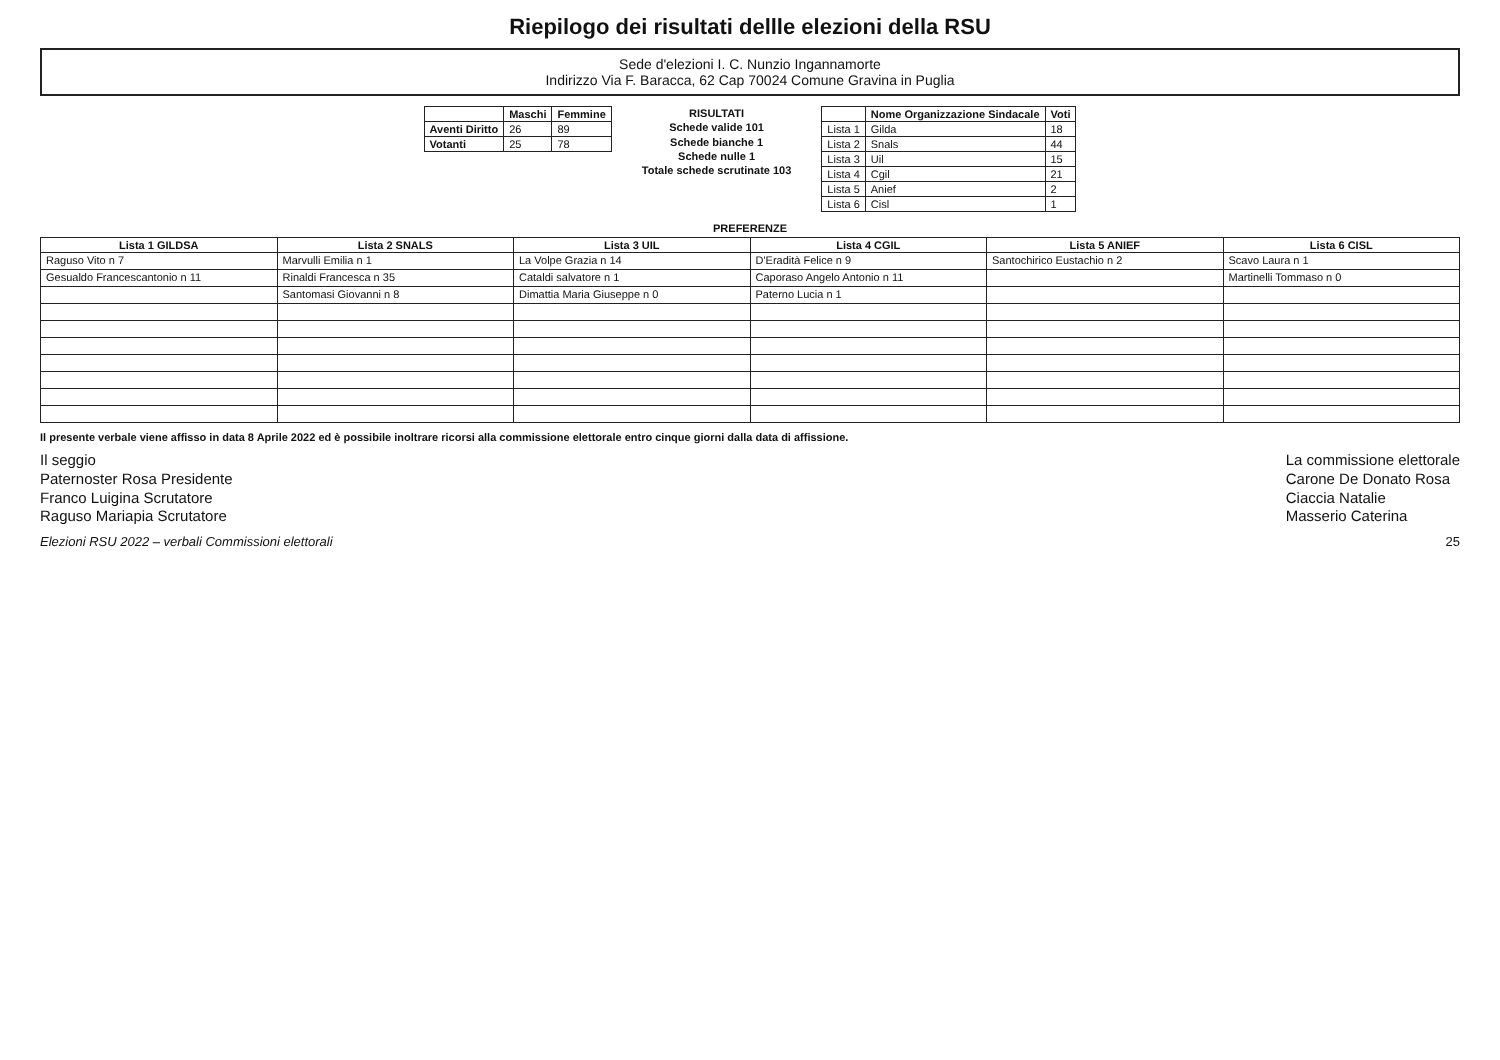Riepilogo dei risultati dellle elezioni della RSU
Sede d'elezioni I. C. Nunzio Ingannamorte
Indirizzo Via F. Baracca, 62 Cap 70024 Comune Gravina in Puglia
| | Maschi | Femmine |
| --- | --- | --- |
| Aventi Diritto | 26 | 89 |
| Votanti | 25 | 78 |
RISULTATI
Schede valide 101
Schede bianche 1
Schede nulle 1
Totale schede scrutinate 103
| | Nome Organizzazione Sindacale | Voti |
| --- | --- | --- |
| Lista 1 | Gilda | 18 |
| Lista 2 | Snals | 44 |
| Lista 3 | Uil | 15 |
| Lista 4 | Cgil | 21 |
| Lista 5 | Anief | 2 |
| Lista 6 | Cisl | 1 |
PREFERENZE
| Lista 1 GILDSA | Lista 2 SNALS | Lista 3 UIL | Lista 4 CGIL | Lista 5 ANIEF | Lista 6 CISL |
| --- | --- | --- | --- | --- | --- |
| Raguso Vito n 7 | Marvulli Emilia n 1 | La Volpe Grazia n 14 | D'Eradità Felice n 9 | Santochirico Eustachio n 2 | Scavo Laura n 1 |
| Gesualdo Francescantonio n 11 | Rinaldi Francesca n 35 | Cataldi salvatore n 1 | Caporaso Angelo Antonio n 11 | | Martinelli Tommaso n 0 |
| | Santomasi Giovanni n 8 | Dimattia Maria Giuseppe n 0 | Paterno Lucia n 1 | | |
Il presente verbale viene affisso in data 8 Aprile 2022 ed è possibile inoltrare ricorsi alla commissione elettorale entro cinque giorni dalla data di affissione.
Il seggio
Paternoster Rosa Presidente
Franco Luigina Scrutatore
Raguso Mariapia Scrutatore
La commissione elettorale
Carone De Donato Rosa
Ciaccia Natalie
Masserio Caterina
Elezioni RSU 2022 – verbali Commissioni elettorali 25